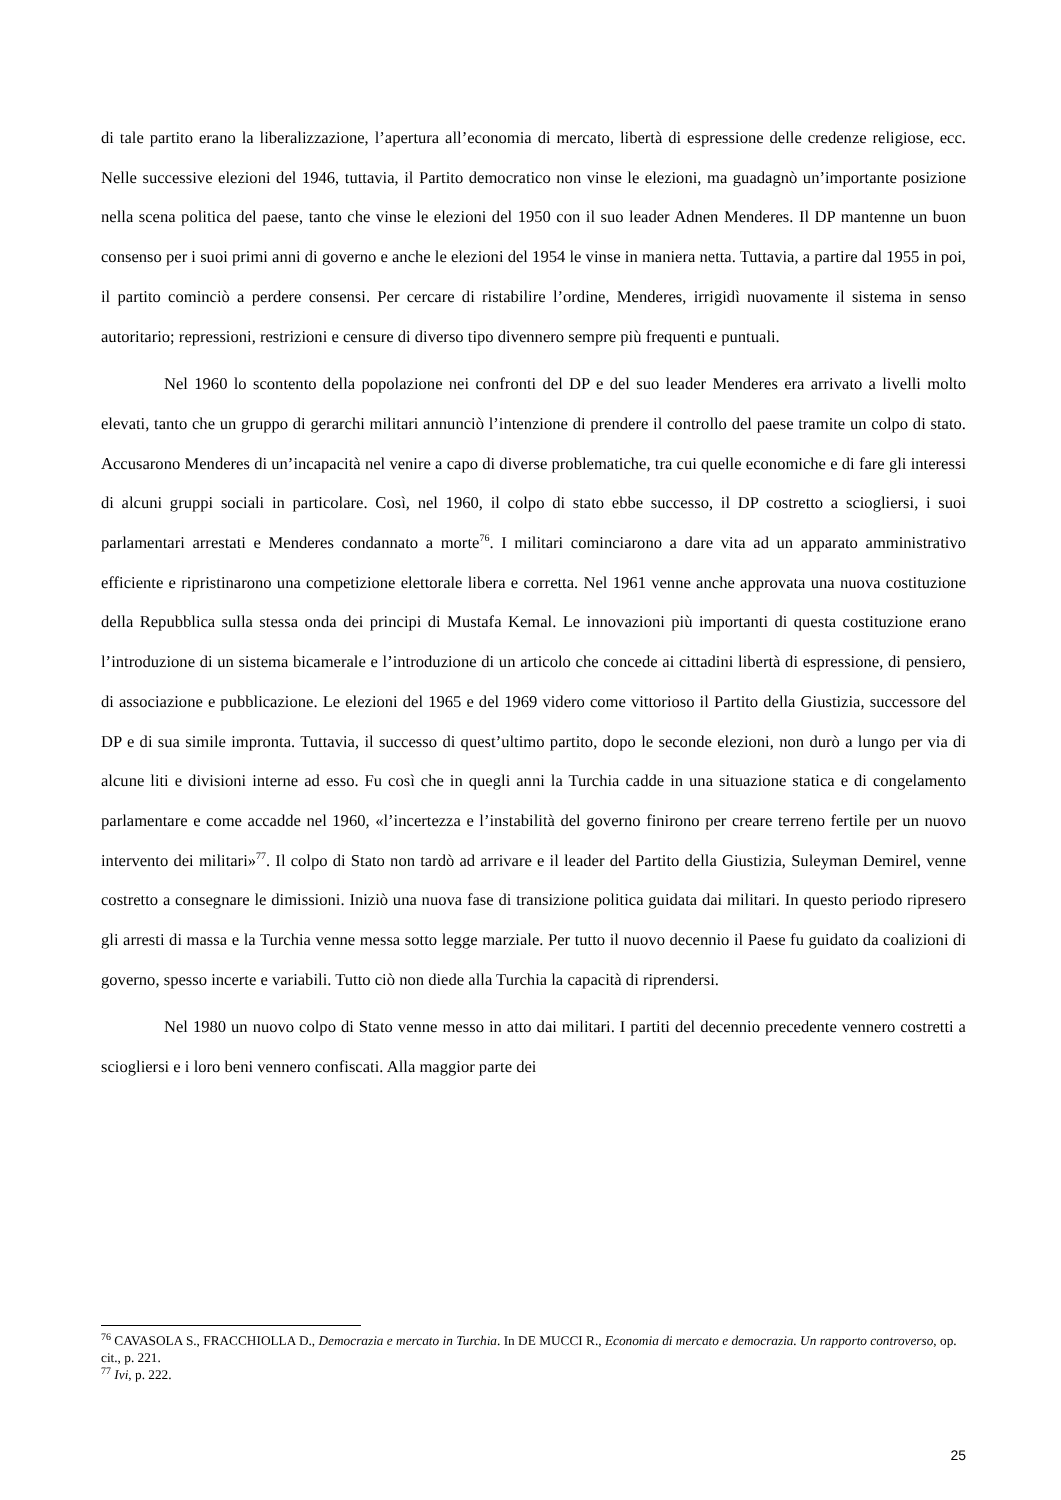di tale partito erano la liberalizzazione, l’apertura all’economia di mercato, libertà di espressione delle credenze religiose, ecc. Nelle successive elezioni del 1946, tuttavia, il Partito democratico non vinse le elezioni, ma guadagnò un’importante posizione nella scena politica del paese, tanto che vinse le elezioni del 1950 con il suo leader Adnen Menderes. Il DP mantenne un buon consenso per i suoi primi anni di governo e anche le elezioni del 1954 le vinse in maniera netta. Tuttavia, a partire dal 1955 in poi, il partito cominciò a perdere consensi. Per cercare di ristabilire l’ordine, Menderes, irrigidì nuovamente il sistema in senso autoritario; repressioni, restrizioni e censure di diverso tipo divennero sempre più frequenti e puntuali.
Nel 1960 lo scontento della popolazione nei confronti del DP e del suo leader Menderes era arrivato a livelli molto elevati, tanto che un gruppo di gerarchi militari annunciò l’intenzione di prendere il controllo del paese tramite un colpo di stato. Accusarono Menderes di un’incapacità nel venire a capo di diverse problematiche, tra cui quelle economiche e di fare gli interessi di alcuni gruppi sociali in particolare. Così, nel 1960, il colpo di stato ebbe successo, il DP costretto a sciogliersi, i suoi parlamentari arrestati e Menderes condannato a morte<sup>76</sup>. I militari cominciarono a dare vita ad un apparato amministrativo efficiente e ripristinarono una competizione elettorale libera e corretta. Nel 1961 venne anche approvata una nuova costituzione della Repubblica sulla stessa onda dei principi di Mustafa Kemal. Le innovazioni più importanti di questa costituzione erano l’introduzione di un sistema bicamerale e l’introduzione di un articolo che concede ai cittadini libertà di espressione, di pensiero, di associazione e pubblicazione. Le elezioni del 1965 e del 1969 videro come vittorioso il Partito della Giustizia, successore del DP e di sua simile impronta. Tuttavia, il successo di quest’ultimo partito, dopo le seconde elezioni, non durò a lungo per via di alcune liti e divisioni interne ad esso. Fu così che in quegli anni la Turchia cadde in una situazione statica e di congelamento parlamentare e come accadde nel 1960, «l’incertezza e l’instabilità del governo finirono per creare terreno fertile per un nuovo intervento dei militari»<sup>77</sup>. Il colpo di Stato non tardò ad arrivare e il leader del Partito della Giustizia, Suleyman Demirel, venne costretto a consegnare le dimissioni. Iniziò una nuova fase di transizione politica guidata dai militari. In questo periodo ripresero gli arresti di massa e la Turchia venne messa sotto legge marziale. Per tutto il nuovo decennio il Paese fu guidato da coalizioni di governo, spesso incerte e variabili. Tutto ciò non diede alla Turchia la capacità di riprendersi.
Nel 1980 un nuovo colpo di Stato venne messo in atto dai militari. I partiti del decennio precedente vennero costretti a sciogliersi e i loro beni vennero confiscati. Alla maggior parte dei
<sup>76</sup> CAVASOLA S., FRACCHIOLLA D., Democrazia e mercato in Turchia. In DE MUCCI R., Economia di mercato e democrazia. Un rapporto controverso, op. cit., p. 221.
<sup>77</sup> Ivi, p. 222.
25